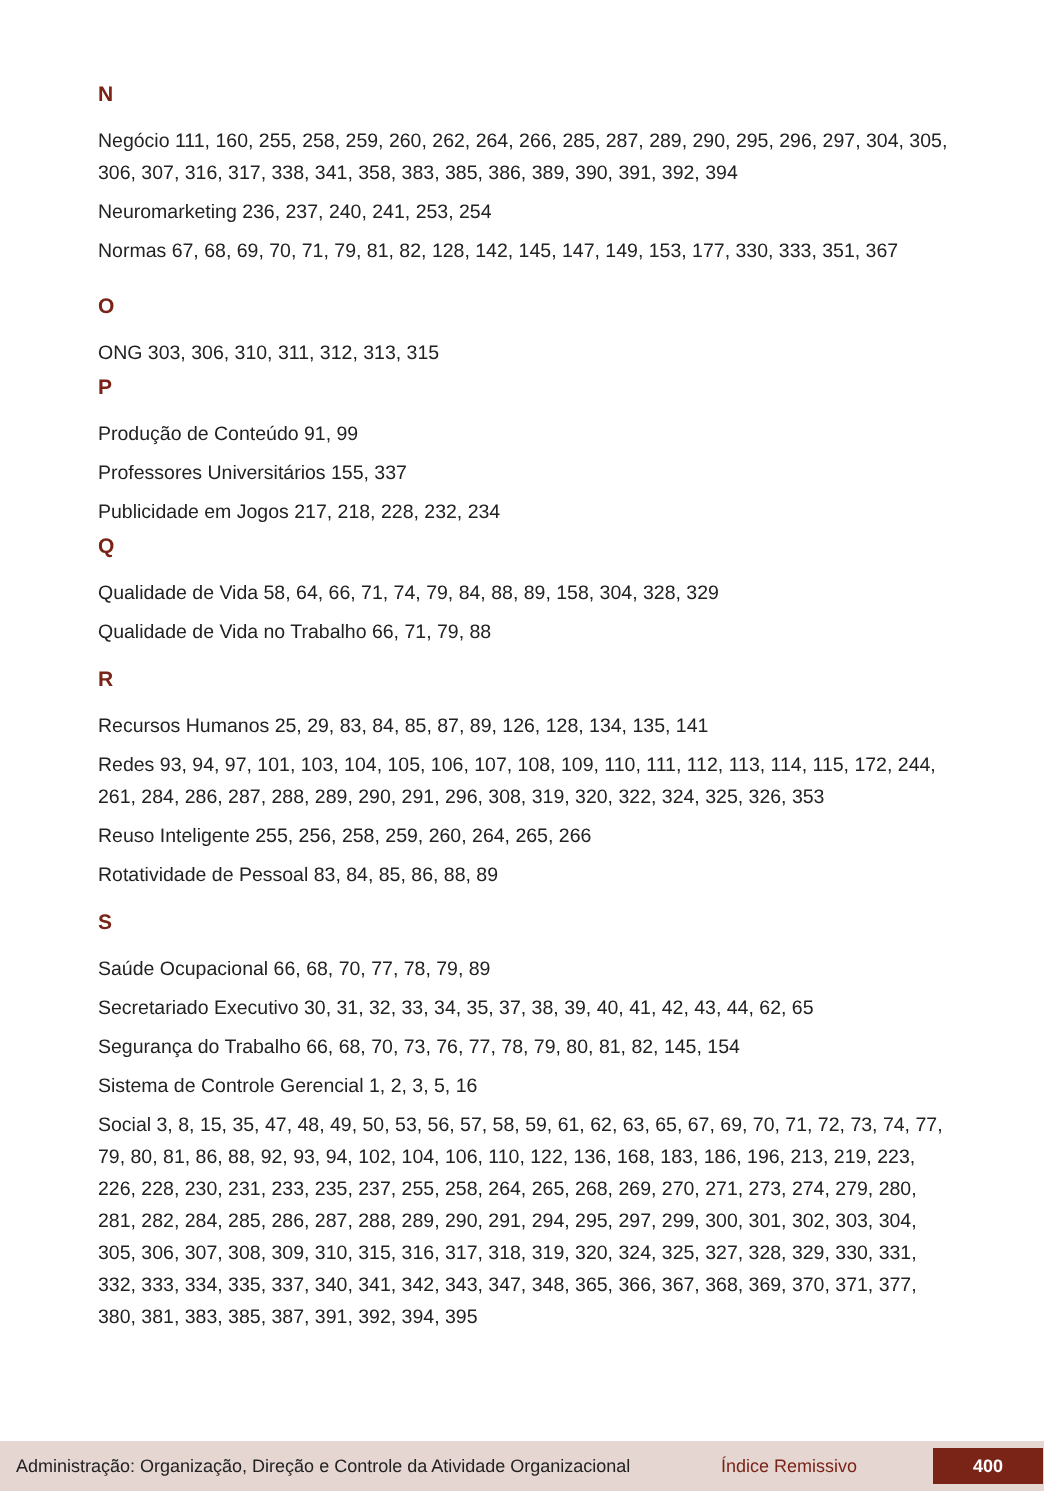N
Negócio 111, 160, 255, 258, 259, 260, 262, 264, 266, 285, 287, 289, 290, 295, 296, 297, 304, 305, 306, 307, 316, 317, 338, 341, 358, 383, 385, 386, 389, 390, 391, 392, 394
Neuromarketing 236, 237, 240, 241, 253, 254
Normas 67, 68, 69, 70, 71, 79, 81, 82, 128, 142, 145, 147, 149, 153, 177, 330, 333, 351, 367
O
ONG 303, 306, 310, 311, 312, 313, 315
P
Produção de Conteúdo 91, 99
Professores Universitários 155, 337
Publicidade em Jogos 217, 218, 228, 232, 234
Q
Qualidade de Vida 58, 64, 66, 71, 74, 79, 84, 88, 89, 158, 304, 328, 329
Qualidade de Vida no Trabalho 66, 71, 79, 88
R
Recursos Humanos 25, 29, 83, 84, 85, 87, 89, 126, 128, 134, 135, 141
Redes 93, 94, 97, 101, 103, 104, 105, 106, 107, 108, 109, 110, 111, 112, 113, 114, 115, 172, 244, 261, 284, 286, 287, 288, 289, 290, 291, 296, 308, 319, 320, 322, 324, 325, 326, 353
Reuso Inteligente 255, 256, 258, 259, 260, 264, 265, 266
Rotatividade de Pessoal 83, 84, 85, 86, 88, 89
S
Saúde Ocupacional 66, 68, 70, 77, 78, 79, 89
Secretariado Executivo 30, 31, 32, 33, 34, 35, 37, 38, 39, 40, 41, 42, 43, 44, 62, 65
Segurança do Trabalho 66, 68, 70, 73, 76, 77, 78, 79, 80, 81, 82, 145, 154
Sistema de Controle Gerencial 1, 2, 3, 5, 16
Social 3, 8, 15, 35, 47, 48, 49, 50, 53, 56, 57, 58, 59, 61, 62, 63, 65, 67, 69, 70, 71, 72, 73, 74, 77, 79, 80, 81, 86, 88, 92, 93, 94, 102, 104, 106, 110, 122, 136, 168, 183, 186, 196, 213, 219, 223, 226, 228, 230, 231, 233, 235, 237, 255, 258, 264, 265, 268, 269, 270, 271, 273, 274, 279, 280, 281, 282, 284, 285, 286, 287, 288, 289, 290, 291, 294, 295, 297, 299, 300, 301, 302, 303, 304, 305, 306, 307, 308, 309, 310, 315, 316, 317, 318, 319, 320, 324, 325, 327, 328, 329, 330, 331, 332, 333, 334, 335, 337, 340, 341, 342, 343, 347, 348, 365, 366, 367, 368, 369, 370, 371, 377, 380, 381, 383, 385, 387, 391, 392, 394, 395
Administração: Organização, Direção e Controle da Atividade Organizacional Índice Remissivo 400